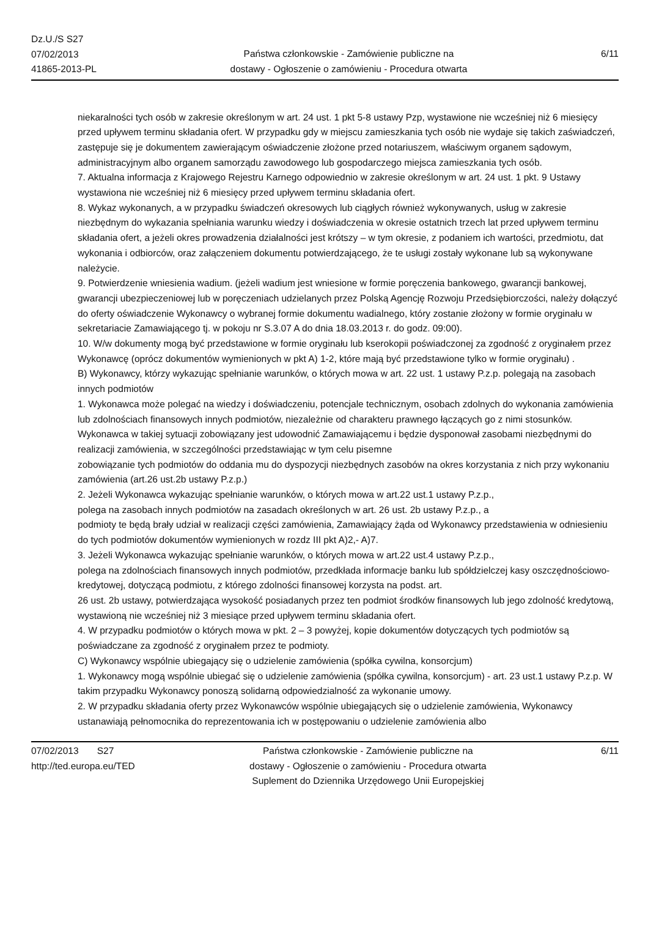Dz.U./S S27
07/02/2013
41865-2013-PL
Państwa członkowskie - Zamówienie publiczne na
dostawy - Ogłoszenie o zamówieniu - Procedura otwarta
6/11
niekaralności tych osób w zakresie określonym w art. 24 ust. 1 pkt 5-8 ustawy Pzp, wystawione nie wcześniej niż 6 miesięcy przed upływem terminu składania ofert. W przypadku gdy w miejscu zamieszkania tych osób nie wydaje się takich zaświadczeń, zastępuje się je dokumentem zawierającym oświadczenie złożone przed notariuszem, właściwym organem sądowym, administracyjnym albo organem samorządu zawodowego lub gospodarczego miejsca zamieszkania tych osób.
7. Aktualna informacja z Krajowego Rejestru Karnego odpowiednio w zakresie określonym w art. 24 ust. 1 pkt. 9 Ustawy wystawiona nie wcześniej niż 6 miesięcy przed upływem terminu składania ofert.
8. Wykaz wykonanych, a w przypadku świadczeń okresowych lub ciągłych również wykonywanych, usług w zakresie niezbędnym do wykazania spełniania warunku wiedzy i doświadczenia w okresie ostatnich trzech lat przed upływem terminu składania ofert, a jeżeli okres prowadzenia działalności jest krótszy – w tym okresie, z podaniem ich wartości, przedmiotu, dat wykonania i odbiorców, oraz załączeniem dokumentu potwierdzającego, że te usługi zostały wykonane lub są wykonywane należycie.
9. Potwierdzenie wniesienia wadium. (jeżeli wadium jest wniesione w formie poręczenia bankowego, gwarancji bankowej, gwarancji ubezpieczeniowej lub w poręczeniach udzielanych przez Polską Agencję Rozwoju Przedsiębiorczości, należy dołączyć do oferty oświadczenie Wykonawcy o wybranej formie dokumentu wadialnego, który zostanie złożony w formie oryginału w sekretariacie Zamawiającego tj. w pokoju nr S.3.07 A do dnia 18.03.2013 r. do godz. 09:00).
10. W/w dokumenty mogą być przedstawione w formie oryginału lub kserokopii poświadczonej za zgodność z oryginałem przez Wykonawcę (oprócz dokumentów wymienionych w pkt A) 1-2, które mają być przedstawione tylko w formie oryginału) .
B) Wykonawcy, którzy wykazując spełnianie warunków, o których mowa w art. 22 ust. 1 ustawy P.z.p. polegają na zasobach innych podmiotów
1. Wykonawca może polegać na wiedzy i doświadczeniu, potencjale technicznym, osobach zdolnych do wykonania zamówienia lub zdolnościach finansowych innych podmiotów, niezależnie od charakteru prawnego łączących go z nimi stosunków. Wykonawca w takiej sytuacji zobowiązany jest udowodnić Zamawiającemu i będzie dysponował zasobami niezbędnymi do realizacji zamówienia, w szczególności przedstawiając w tym celu pisemne
zobowiązanie tych podmiotów do oddania mu do dyspozycji niezbędnych zasobów na okres korzystania z nich przy wykonaniu zamówienia (art.26 ust.2b ustawy P.z.p.)
2. Jeżeli Wykonawca wykazując spełnianie warunków, o których mowa w art.22 ust.1 ustawy P.z.p.,
polega na zasobach innych podmiotów na zasadach określonych w art. 26 ust. 2b ustawy P.z.p., a
podmioty te będą brały udział w realizacji części zamówienia, Zamawiający żąda od Wykonawcy przedstawienia w odniesieniu do tych podmiotów dokumentów wymienionych w rozdz III pkt A)2,- A)7.
3. Jeżeli Wykonawca wykazując spełnianie warunków, o których mowa w art.22 ust.4 ustawy P.z.p.,
polega na zdolnościach finansowych innych podmiotów, przedkłada informacje banku lub spółdzielczej kasy oszczędnościowo-kredytowej, dotyczącą podmiotu, z którego zdolności finansowej korzysta na podst. art.
26 ust. 2b ustawy, potwierdzająca wysokość posiadanych przez ten podmiot środków finansowych lub jego zdolność kredytową, wystawioną nie wcześniej niż 3 miesiące przed upływem terminu składania ofert.
4. W przypadku podmiotów o których mowa w pkt. 2 – 3 powyżej, kopie dokumentów dotyczących tych podmiotów są poświadczane za zgodność z oryginałem przez te podmioty.
C) Wykonawcy wspólnie ubiegający się o udzielenie zamówienia (spółka cywilna, konsorcjum)
1. Wykonawcy mogą wspólnie ubiegać się o udzielenie zamówienia (spółka cywilna, konsorcjum) - art. 23 ust.1 ustawy P.z.p. W takim przypadku Wykonawcy ponoszą solidarną odpowiedzialność za wykonanie umowy.
2. W przypadku składania oferty przez Wykonawców wspólnie ubiegających się o udzielenie zamówienia, Wykonawcy ustanawiają pełnomocnika do reprezentowania ich w postępowaniu o udzielenie zamówienia albo
07/02/2013 S27
http://ted.europa.eu/TED
Państwa członkowskie - Zamówienie publiczne na
dostawy - Ogłoszenie o zamówieniu - Procedura otwarta
Suplement do Dziennika Urzędowego Unii Europejskiej
6/11